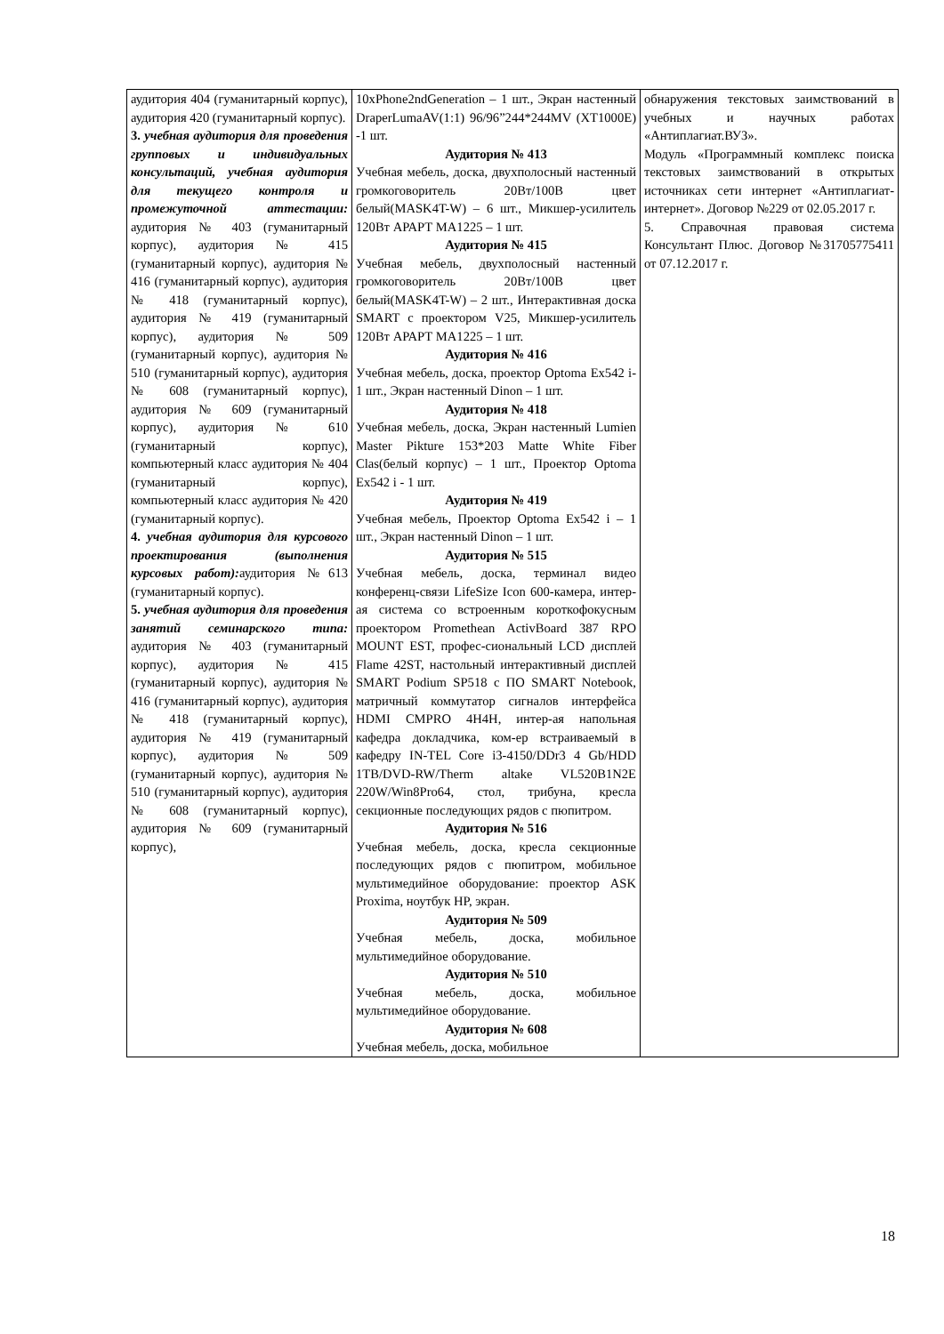| аудитория 404 (гуманитарный корпус), аудитория 420 (гуманитарный корпус). 3. учебная аудитория для проведения групповых и индивидуальных консультаций, учебная аудитория для текущего контроля и промежуточной аттестации: аудитория № 403 (гуманитарный корпус), аудитория № 415 (гуманитарный корпус), аудитория № 416 (гуманитарный корпус), аудитория № 418 (гуманитарный корпус), аудитория № 419 (гуманитарный корпус), аудитория № 509 (гуманитарный корпус), аудитория № 510 (гуманитарный корпус), аудитория № 608 (гуманитарный корпус), аудитория № 609 (гуманитарный корпус), аудитория № 610 (гуманитарный корпус), компьютерный класс аудитория № 404 (гуманитарный корпус), компьютерный класс аудитория № 420 (гуманитарный корпус). 4. учебная аудитория для курсового проектирования (выполнения курсовых работ): аудитория №613 (гуманитарный корпус). 5. учебная аудитория для проведения занятий семинарского типа: аудитория № 403 (гуманитарный корпус), аудитория № 415 (гуманитарный корпус), аудитория № 416 (гуманитарный корпус), аудитория № 418 (гуманитарный корпус), аудитория № 419 (гуманитарный корпус), аудитория № 509 (гуманитарный корпус), аудитория № 510 (гуманитарный корпус), аудитория № 608 (гуманитарный корпус), аудитория № 609 (гуманитарный корпус), | 10xPhone2ndGeneration – 1 шт., Экран настенный DraperLumaAV(1:1) 96/96”244*244MV (XT1000E) -1 шт. Аудитория № 413 Учебная мебель, доска, двухполосный настенный громкоговоритель 20Вт/100В цвет белый(MASK4T-W) – 6 шт., Микшер-усилитель 120Вт АРАРТ МА1225 – 1 шт. Аудитория № 415 Учебная мебель, двухполосный настенный громкоговоритель 20Вт/100В цвет белый(MASK4T-W) – 2 шт., Интерактивная доска SMART с проектором V25, Микшер-усилитель 120Вт АРАРТ МА1225 – 1 шт. Аудитория № 416 Учебная мебель, доска, проектор Optoma Ex542 i- 1 шт., Экран настенный Dinon – 1 шт. Аудитория № 418 Учебная мебель, доска, Экран настенный Lumien Master Pikture 153*203 Matte White Fiber Clas(белый корпус) – 1 шт., Проектор Optoma Ex542 i - 1 шт. Аудитория № 419 Учебная мебель, Проектор Optoma Ex542 i – 1 шт., Экран настенный Dinon – 1 шт. Аудитория № 515 Учебная мебель, доска, терминал видео конференц-связи LifeSize Icon 600-камера, интер-ая система со встроенным короткофокусным проектором Promethean ActivBoard 387 RPO MOUNT EST, профес-сиональный LCD дисплей Flame 42ST, настольный интерактивный дисплей SMART Podium SP518 с ПО SMART Notebook, матричный коммутатор сигналов интерфейса HDMI CMPRO 4H4H, интер-ая напольная кафедра докладчика, ком-ер встраиваемый в кафедру IN-TEL Core i3-4150/DDr3 4 Gb/HDD 1TB/DVD-RW/Therm altake VL520B1N2E 220W/Win8Pro64, стол, трибуна, кресла секционные последующих рядов с пюпитром. Аудитория № 516 Учебная мебель, доска, кресла секционные последующих рядов с пюпитром, мобильное мультимедийное оборудование: проектор ASK Proxima, ноутбук HP, экран. Аудитория № 509 Учебная мебель, доска, мобильное мультимедийное оборудование. Аудитория № 510 Учебная мебель, доска, мобильное мультимедийное оборудование. Аудитория № 608 Учебная мебель, доска, мобильное | обнаружения текстовых заимствований в учебных и научных работах «Антиплагиат.ВУЗ». Модуль «Программный комплекс поиска текстовых заимствований в открытых источниках сети интернет «Антиплагиат-интернет». Договор №229 от 02.05.2017 г. 5. Справочная правовая система Консультант Плюс. Договор №31705775411 от 07.12.2017 г. |
18